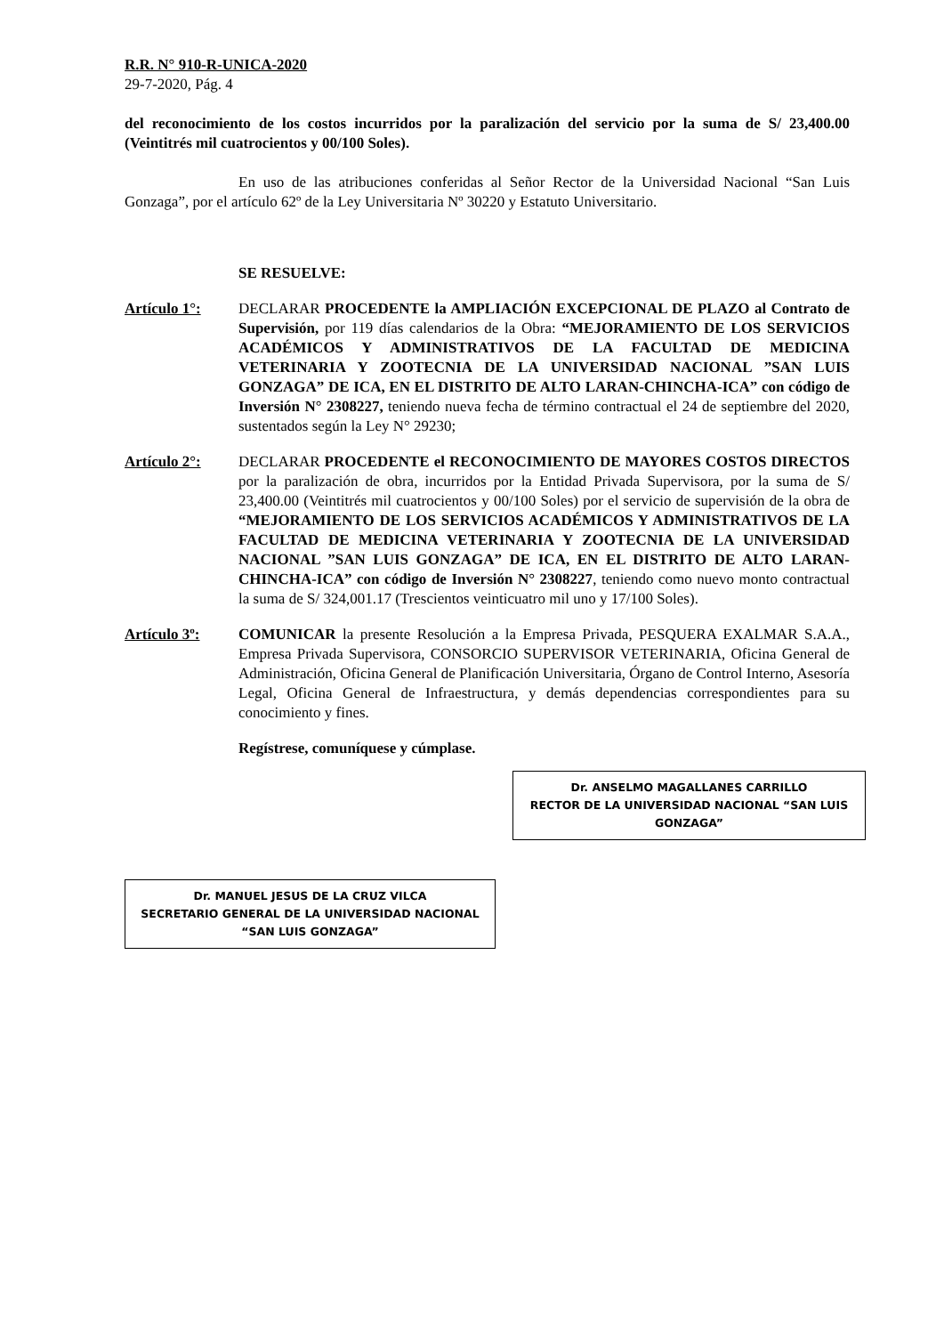R.R. N° 910-R-UNICA-2020
29-7-2020, Pág. 4
del reconocimiento de los costos incurridos por la paralización del servicio por la suma de S/ 23,400.00 (Veintitrés mil cuatrocientos y 00/100 Soles).
En uso de las atribuciones conferidas al Señor Rector de la Universidad Nacional “San Luis Gonzaga”, por el artículo 62º de la Ley Universitaria Nº 30220 y Estatuto Universitario.
SE RESUELVE:
Artículo 1°: DECLARAR PROCEDENTE la AMPLIACIÓN EXCEPCIONAL DE PLAZO al Contrato de Supervisión, por 119 días calendarios de la Obra: “MEJORAMIENTO DE LOS SERVICIOS ACADÉMICOS Y ADMINISTRATIVOS DE LA FACULTAD DE MEDICINA VETERINARIA Y ZOOTECNIA DE LA UNIVERSIDAD NACIONAL ”SAN LUIS GONZAGA” DE ICA, EN EL DISTRITO DE ALTO LARAN-CHINCHA-ICA” con código de Inversión N° 2308227, teniendo nueva fecha de término contractual el 24 de septiembre del 2020, sustentados según la Ley N° 29230;
Artículo 2°: DECLARAR PROCEDENTE el RECONOCIMIENTO DE MAYORES COSTOS DIRECTOS por la paralización de obra, incurridos por la Entidad Privada Supervisora, por la suma de S/ 23,400.00 (Veintitrés mil cuatrocientos y 00/100 Soles) por el servicio de supervisión de la obra de “MEJORAMIENTO DE LOS SERVICIOS ACADÉMICOS Y ADMINISTRATIVOS DE LA FACULTAD DE MEDICINA VETERINARIA Y ZOOTECNIA DE LA UNIVERSIDAD NACIONAL ”SAN LUIS GONZAGA” DE ICA, EN EL DISTRITO DE ALTO LARAN-CHINCHA-ICA” con código de Inversión N° 2308227, teniendo como nuevo monto contractual la suma de S/ 324,001.17 (Trescientos veinticuatro mil uno y 17/100 Soles).
Artículo 3º: COMUNICAR la presente Resolución a la Empresa Privada, PESQUERA EXALMAR S.A.A., Empresa Privada Supervisora, CONSORCIO SUPERVISOR VETERINARIA, Oficina General de Administración, Oficina General de Planificación Universitaria, Órgano de Control Interno, Asesoría Legal, Oficina General de Infraestructura, y demás dependencias correspondientes para su conocimiento y fines.
Regístrese, comuníquese y cúmplase.
Dr. ANSELMO MAGALLANES CARRILLO
RECTOR DE LA UNIVERSIDAD NACIONAL “SAN LUIS GONZAGA”
Dr. MANUEL JESUS DE LA CRUZ VILCA
SECRETARIO GENERAL DE LA UNIVERSIDAD NACIONAL “SAN LUIS GONZAGA”